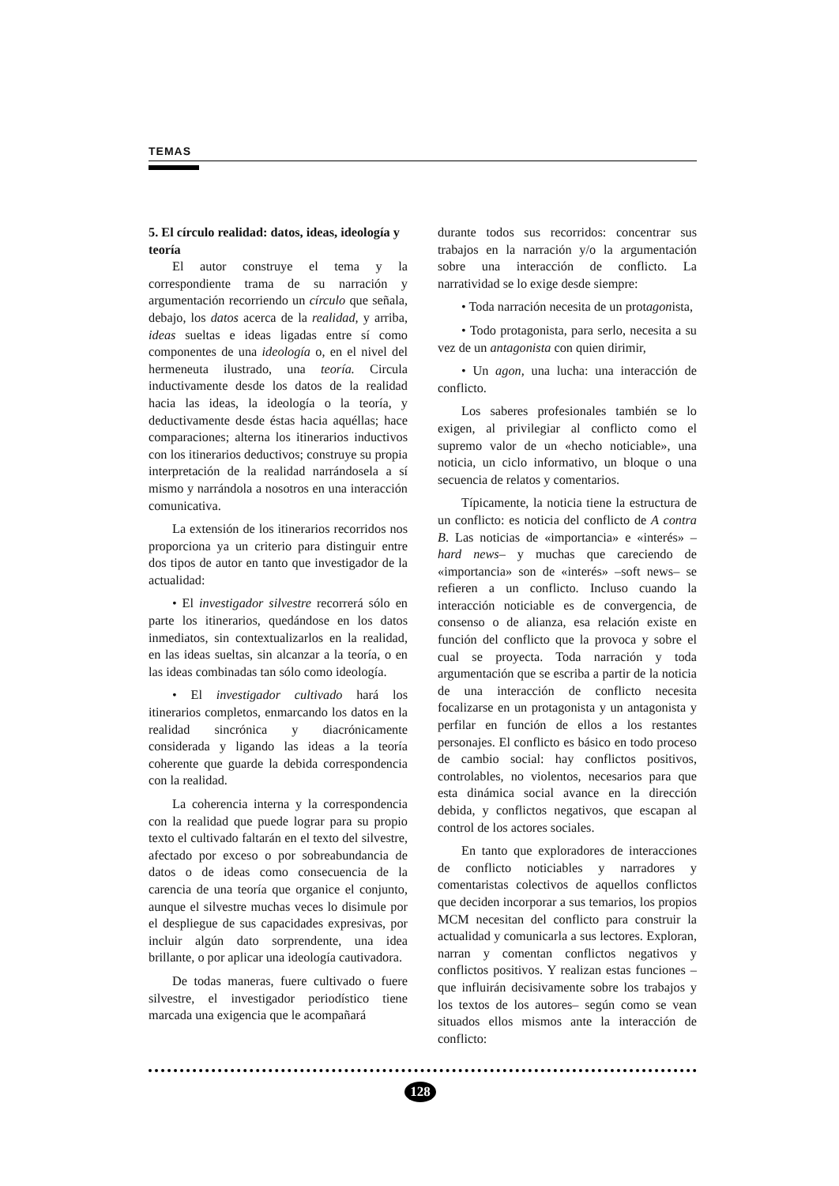TEMAS
5. El círculo realidad: datos, ideas, ideología y teoría
El autor construye el tema y la correspondiente trama de su narración y argumentación recorriendo un círculo que señala, debajo, los datos acerca de la realidad, y arriba, ideas sueltas e ideas ligadas entre sí como componentes de una ideología o, en el nivel del hermeneuta ilustrado, una teoría. Circula inductivamente desde los datos de la realidad hacia las ideas, la ideología o la teoría, y deductivamente desde éstas hacia aquéllas; hace comparaciones; alterna los itinerarios inductivos con los itinerarios deductivos; construye su propia interpretación de la realidad narrándosela a sí mismo y narrándola a nosotros en una interacción comunicativa.
La extensión de los itinerarios recorridos nos proporciona ya un criterio para distinguir entre dos tipos de autor en tanto que investigador de la actualidad:
• El investigador silvestre recorrerá sólo en parte los itinerarios, quedándose en los datos inmediatos, sin contextualizarlos en la realidad, en las ideas sueltas, sin alcanzar a la teoría, o en las ideas combinadas tan sólo como ideología.
• El investigador cultivado hará los itinerarios completos, enmarcando los datos en la realidad sincrónica y diacrónicamente considerada y ligando las ideas a la teoría coherente que guarde la debida correspondencia con la realidad.
La coherencia interna y la correspondencia con la realidad que puede lograr para su propio texto el cultivado faltarán en el texto del silvestre, afectado por exceso o por sobreabundancia de datos o de ideas como consecuencia de la carencia de una teoría que organice el conjunto, aunque el silvestre muchas veces lo disimule por el despliegue de sus capacidades expresivas, por incluir algún dato sorprendente, una idea brillante, o por aplicar una ideología cautivadora.
De todas maneras, fuere cultivado o fuere silvestre, el investigador periodístico tiene marcada una exigencia que le acompañará
durante todos sus recorridos: concentrar sus trabajos en la narración y/o la argumentación sobre una interacción de conflicto. La narratividad se lo exige desde siempre:
• Toda narración necesita de un protagonista,
• Todo protagonista, para serlo, necesita a su vez de un antagonista con quien dirimir,
• Un agon, una lucha: una interacción de conflicto.
Los saberes profesionales también se lo exigen, al privilegiar al conflicto como el supremo valor de un «hecho noticiable», una noticia, un ciclo informativo, un bloque o una secuencia de relatos y comentarios.
Típicamente, la noticia tiene la estructura de un conflicto: es noticia del conflicto de A contra B. Las noticias de «importancia» e «interés» –hard news– y muchas que careciendo de «importancia» son de «interés» –soft news– se refieren a un conflicto. Incluso cuando la interacción noticiable es de convergencia, de consenso o de alianza, esa relación existe en función del conflicto que la provoca y sobre el cual se proyecta. Toda narración y toda argumentación que se escriba a partir de la noticia de una interacción de conflicto necesita focalizarse en un protagonista y un antagonista y perfilar en función de ellos a los restantes personajes. El conflicto es básico en todo proceso de cambio social: hay conflictos positivos, controlables, no violentos, necesarios para que esta dinámica social avance en la dirección debida, y conflictos negativos, que escapan al control de los actores sociales.
En tanto que exploradores de interacciones de conflicto noticiables y narradores y comentaristas colectivos de aquellos conflictos que deciden incorporar a sus temarios, los propios MCM necesitan del conflicto para construir la actualidad y comunicarla a sus lectores. Exploran, narran y comentan conflictos negativos y conflictos positivos. Y realizan estas funciones –que influirán decisivamente sobre los trabajos y los textos de los autores– según como se vean situados ellos mismos ante la interacción de conflicto:
128